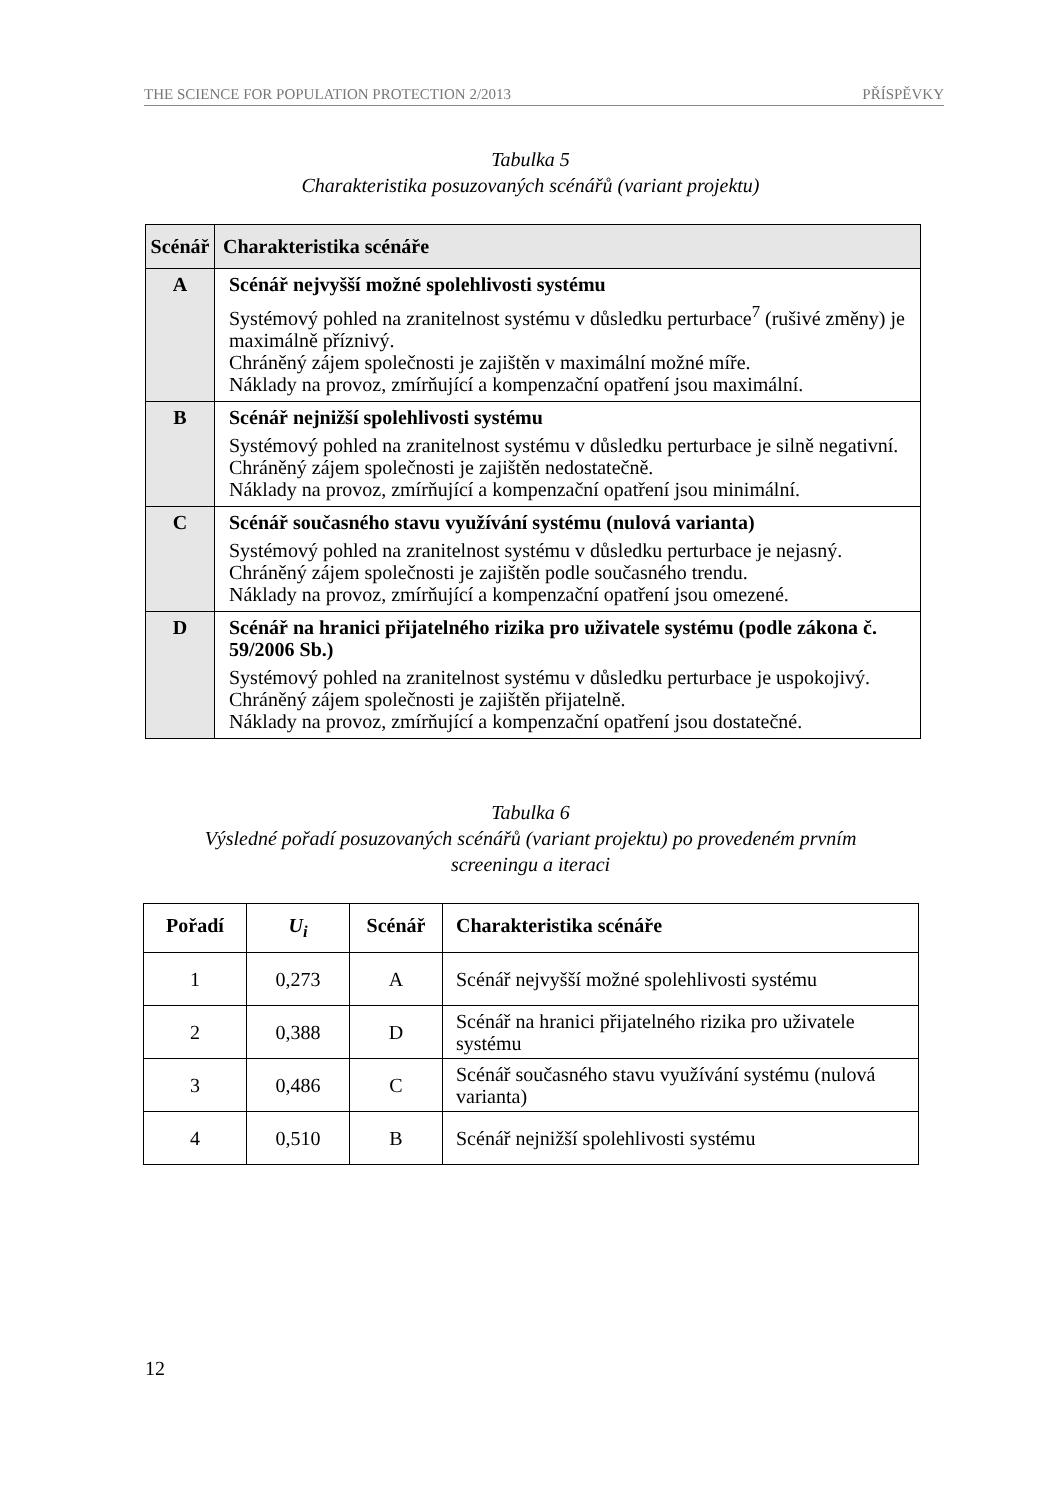THE SCIENCE FOR POPULATION PROTECTION 2/2013 PŘÍSPĚVKY
Tabulka 5
Charakteristika posuzovaných scénářů (variant projektu)
| Scénář | Charakteristika scénáře |
| --- | --- |
| A | Scénář nejvyšší možné spolehlivosti systému Systémový pohled na zranitelnost systému v důsledku perturbace<sup>7</sup> (rušivé změny) je maximálně příznivý. Chráněný zájem společnosti je zajištěn v maximální možné míře. Náklady na provoz, zmírňující a kompenzační opatření jsou maximální. |
| B | Scénář nejnižší spolehlivosti systému Systémový pohled na zranitelnost systému v důsledku perturbace je silně negativní. Chráněný zájem společnosti je zajištěn nedostatečně. Náklady na provoz, zmírňující a kompenzační opatření jsou minimální. |
| C | Scénář současného stavu využívání systému (nulová varianta) Systémový pohled na zranitelnost systému v důsledku perturbace je nejasný. Chráněný zájem společnosti je zajištěn podle současného trendu. Náklady na provoz, zmírňující a kompenzační opatření jsou omezené. |
| D | Scénář na hranici přijatelného rizika pro uživatele systému (podle zákona č. 59/2006 Sb.) Systémový pohled na zranitelnost systému v důsledku perturbace je uspokojivý. Chráněný zájem společnosti je zajištěn přijatelně. Náklady na provoz, zmírňující a kompenzační opatření jsou dostatečné. |
Tabulka 6
Výsledné pořadí posuzovaných scénářů (variant projektu) po provedeném prvním
screeningu a iteraci
| Pořadí | U<sub>i</sub> | Scénář | Charakteristika scénáře |
| --- | --- | --- | --- |
| 1 | 0,273 | A | Scénář nejvyšší možné spolehlivosti systému |
| 2 | 0,388 | D | Scénář na hranici přijatelného rizika pro uživatele systému |
| 3 | 0,486 | C | Scénář současného stavu využívání systému (nulová varianta) |
| 4 | 0,510 | B | Scénář nejnižší spolehlivosti systému |
12